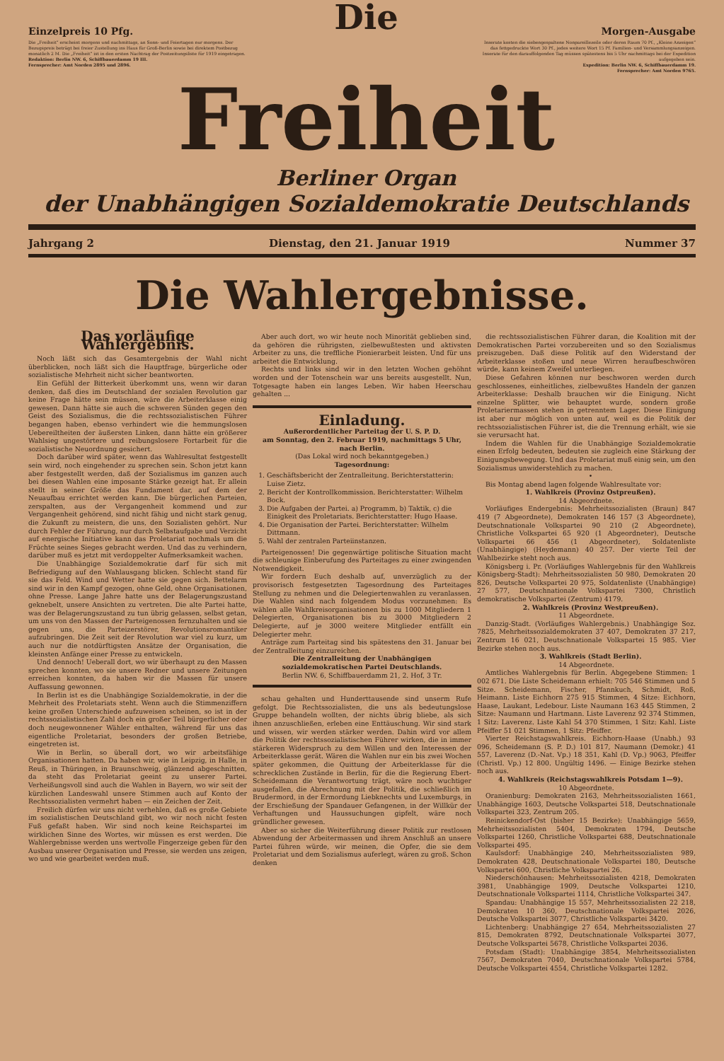Einzelpreis 10 Pfg.
Die „Freiheit“ erscheint morgens und nachmittags, an Sonn- und Feiertagen nur morgens. Der Bezugspreis beträgt bei freier Zustellung ins Haus für Groß-Berlin sowie bei direktem Postbezug monatlich 2 M. Die „Freiheit“ ist in den ersten Nachtrag der Postzeitungsliste für 1919 eingetragen.
Redaktion: Berlin NW. 6, Schiffbauerdamm 19 III.
Fernsprecher: Amt Norden 2895 und 2896.
Die
Morgen-Ausgabe
Inserate kosten die siebengespaltene Nonpareillezeile oder deren Raum 70 Pf., „Kleine Anzeigen“ das fettgedruckte Wort 30 Pf., jedes weitere Wort 15 Pf. Familien- und Versammlungsanzeigen. Inserate für den darauffolgenden Tag müssen spätestens bis 5 Uhr nachmittags bei der Expedition aufgegeben sein.
Expedition: Berlin NW. 6, Schiffbauerdamm 19.
Fernsprecher: Amt Norden 9765.
Freiheit
Berliner Organ
der Unabhängigen Sozialdemokratie Deutschlands
Jahrgang 2 Dienstag, den 21. Januar 1919 Nummer 37
Die Wahlergebnisse.
Das vorläufige Wahlergebnis.
Noch läßt sich das Gesamtergebnis der Wahl nicht überblicken, noch läßt sich die Hauptfrage, bürgerliche oder sozialistische Mehrheit nicht sicher beantworten.
Ein Gefühl der Bitterkeit überkommt uns, wenn wir daran denken, daß dies im Deutschland der sozialen Revolution gar keine Frage hätte sein müssen, wäre die Arbeiterklasse einig gewesen. Dann hätte sie auch die schweren Sünden gegen den Geist des Sozialismus, die die rechtssozialistischen Führer begangen haben, ebenso verhindert wie die hemmungslosen Uebereiltheiten der äußersten Linken, dann hätte ein größerer Wahlsieg ungestörtere und reibungslosere Fortarbeit für die sozialistische Neuordnung gesichert.
Doch darüber wird später, wenn das Wahlresultat festgestellt sein wird, noch eingehender zu sprechen sein. Schon jetzt kann aber festgestellt werden, daß der Sozialismus im ganzen auch bei diesen Wahlen eine imposante Stärke gezeigt hat. Er allein stellt in seiner Größe das Fundament dar, auf dem der Neuaufbau errichtet werden kann. Die bürgerlichen Parteien, zerspalten, aus der Vergangenheit kommend und zur Vergangenheit gehörend, sind nicht fähig und nicht stark genug, die Zukunft zu meistern, die uns, den Sozialisten gehört. Nur durch Fehler der Führung, nur durch Selbstaufgabe und Verzicht auf energische Initiative kann das Proletariat nochmals um die Früchte seines Sieges gebracht werden. Und das zu verhindern, darüber muß es jetzt mit verdoppelter Aufmerksamkeit wachen.
Die Unabhängige Sozialdemokratie darf für sich mit Befriedigung auf den Wahlausgang blicken. Schlecht stand für sie das Feld. Wind und Wetter hatte sie gegen sich. Bettelarm sind wir in den Kampf gezogen, ohne Geld, ohne Organisationen, ohne Presse. Lange Jahre hatte uns der Belagerungszustand geknebelt, unsere Ansichten zu vertreten. Die alte Partei hatte, was der Belagerungszustand zu tun übrig gelassen, selbst getan, um uns von den Massen der Parteigenossen fernzuhalten und sie gegen uns, die Parteizerstörer, Revolutionsromantiker aufzubringen. Die Zeit seit der Revolution war viel zu kurz, um auch nur die notdürftigsten Ansätze der Organisation, die kleinsten Anfänge einer Presse zu entwickeln.
Und dennoch! Ueberall dort, wo wir überhaupt zu den Massen sprechen konnten, wo sie unsere Redner und unsere Zeitungen erreichen konnten, da haben wir die Massen für unsere Auffassung gewonnen.
In Berlin ist es die Unabhängige Sozialdemokratie, in der die Mehrheit des Proletariats steht. Wenn auch die Stimmenziffern keine großen Unterschiede aufzuweisen scheinen, so ist in der rechtssozialistischen Zahl doch ein großer Teil bürgerlicher oder doch neugewonnener Wähler enthalten, während für uns das eigentliche Proletariat, besonders der großen Betriebe, eingetreten ist.
Wie in Berlin, so überall dort, wo wir arbeitsfähige Organisationen hatten. Da haben wir, wie in Leipzig, in Halle, in Reuß, in Thüringen, in Braunschweig, glänzend abgeschnitten, da steht das Proletariat geeint zu unserer Partei. Verheißungsvoll sind auch die Wahlen in Bayern, wo wir seit der kürzlichen Landeswahl unsere Stimmen auch auf Konto der Rechtssozialisten vermehrt haben — ein Zeichen der Zeit.
Freilich dürfen wir uns nicht verhehlen, daß es große Gebiete im sozialistischen Deutschland gibt, wo wir noch nicht festen Fuß gefaßt haben. Wir sind noch keine Reichspartei im wirklichen Sinne des Wortes, wir müssen es erst werden. Die Wahlergebnisse werden uns wertvolle Fingerzeige geben für den Ausbau unserer Organisation und Presse, sie werden uns zeigen, wo und wie gearbeitet werden muß.
Aber auch dort, wo wir heute noch Minorität geblieben sind, da gehören die rührigsten, zielbewußtesten und aktivsten Arbeiter zu uns, die treffliche Pionierarbeit leisten. Und für uns arbeitet die Entwicklung.
Rechts und links sind wir in den letzten Wochen gehöhnt worden und der Totenschein war uns bereits ausgestellt. Nun, Totgesagte haben ein langes Leben. Wir haben Heerschau gehalten ...
Einladung.
Außerordentlicher Parteitag der U. S. P. D.
am Sonntag, den 2. Februar 1919, nachmittags 5 Uhr, nach Berlin.
(Das Lokal wird noch bekanntgegeben.)
Tagesordnung:
1. Geschäftsbericht der Zentralleitung. Berichterstatterin: Luise Zietz.
2. Bericht der Kontrollkommission. Berichterstatter: Wilhelm Bock.
3. Die Aufgaben der Partei. a) Programm, b) Taktik, c) die Einigkeit des Proletariats. Berichterstatter: Hugo Haase.
4. Die Organisation der Partei. Berichterstatter: Wilhelm Dittmann.
5. Wahl der zentralen Parteiinstanzen.
Parteigenossen! Die gegenwärtige politische Situation macht die schleunige Einberufung des Parteitages zu einer zwingenden Notwendigkeit.
Wir fordern Euch deshalb auf, unverzüglich zu der provisorisch festgesetzten Tagesordnung des Parteitages Stellung zu nehmen und die Delegiertenwahlen zu veranlassen. Die Wahlen sind nach folgendem Modus vorzunehmen: Es wählen alle Wahlkreisorganisationen bis zu 1000 Mitgliedern 1 Delegierten, Organisationen bis zu 3000 Mitgliedern 2 Delegierte, auf je 3000 weitere Mitglieder entfällt ein Delegierter mehr.
Anträge zum Parteitag sind bis spätestens den 31. Januar bei der Zentralleitung einzureichen.
Die Zentralleitung der Unabhängigen sozialdemokratischen Partei Deutschlands.
Berlin NW. 6, Schiffbauerdamm 21, 2. Hof, 3 Tr.
schau gehalten und Hunderttausende sind unserm Rufe gefolgt. Die Rechtssozialisten, die uns als bedeutungslose Gruppe behandeln wollten, der nichts übrig bliebe, als sich ihnen anzuschließen, erleben eine Enttäuschung. Wir sind stark und wissen, wir werden stärker werden. Dahin wird vor allem die Politik der rechtssozialistischen Führer wirken, die in immer stärkeren Widerspruch zu dem Willen und den Interessen der Arbeiterklasse gerät. Wären die Wahlen nur ein bis zwei Wochen später gekommen, die Quittung der Arbeiterklasse für die schrecklichen Zustände in Berlin, für die die Regierung Ebert-Scheidemann die Verantwortung trägt, wäre noch wuchtiger ausgefallen, die Abrechnung mit der Politik, die schließlich im Brudermord, in der Ermordung Liebknechts und Luxemburgs, in der Erschießung der Spandauer Gefangenen, in der Willkür der Verhaftungen und Haussuchungen gipfelt, wäre noch gründlicher gewesen.
Aber so sicher die Weiterführung dieser Politik zur restlosen Abwendung der Arbeitermassen und ihrem Anschluß an unsere Partei führen würde, wir meinen, die Opfer, die sie dem Proletariat und dem Sozialismus auferlegt, wären zu groß. Schon denken
die rechtssozialistischen Führer daran, die Koalition mit der Demokratischen Partei vorzubereiten und so den Sozialismus preiszugeben. Daß diese Politik auf den Widerstand der Arbeiterklasse stoßen und neue Wirren heraufbeschwören würde, kann keinem Zweifel unterliegen.
Diese Gefahren können nur beschworen werden durch geschlossenes, einheitliches, zielbewußtes Handeln der ganzen Arbeiterklasse: Deshalb brauchen wir die Einigung. Nicht einzelne Splitter, wie behauptet wurde, sondern große Proletariermassen stehen in getrenntem Lager. Diese Einigung ist aber nur möglich von unten auf, weil es die Politik der rechtssozialistischen Führer ist, die die Trennung erhält, wie sie sie verursacht hat.
Indem die Wahlen für die Unabhängige Sozialdemokratie einen Erfolg bedeuten, bedeuten sie zugleich eine Stärkung der Einigungsbewegung. Und das Proletariat muß einig sein, um den Sozialismus unwiderstehlich zu machen.
•
Bis Montag abend lagen folgende Wahlresultate vor:
1. Wahlkreis (Provinz Ostpreußen).
14 Abgeordnete.
Vorläufiges Endergebnis: Mehrheitssozialisten (Braun) 847 419 (7 Abgeordnete), Demokraten 146 157 (3 Abgeordnete), Deutschnationale Volkspartei 90 210 (2 Abgeordnete), Christliche Volkspartei 65 920 (1 Abgeordneter), Deutsche Volkspartei 66 456 (1 Abgeordneter), Soldatenliste (Unabhängige) (Heydemann) 40 257. Der vierte Teil der Wahlbezirke steht noch aus.
Königsberg i. Pr. (Vorläufiges Wahlergebnis für den Wahlkreis Königsberg-Stadt): Mehrheitssozialisten 50 980, Demokraten 20 826, Deutsche Volkspartei 20 975, Soldatenliste (Unabhängige) 27 577, Deutschnationale Volkspartei 7300, Christlich demokratische Volkspartei (Zentrum) 4179.
2. Wahlkreis (Provinz Westpreußen).
11 Abgeordnete.
Danzig-Stadt. (Vorläufiges Wahlergebnis.) Unabhängige Soz. 7825, Mehrheitssozialdemokraten 37 407, Demokraten 37 217, Zentrum 16 021, Deutschnationale Volkspartei 15 985. Vier Bezirke stehen noch aus.
3. Wahlkreis (Stadt Berlin).
14 Abgeordnete.
Amtliches Wahlergebnis für Berlin. Abgegebene Stimmen: 1 002 671. Die Liste Scheidemann erhielt: 705 546 Stimmen und 5 Sitze. Scheidemann, Fischer, Pfannkuch, Schmidt, Roß, Heimann. Liste Eichhorn 275 915 Stimmen, 4 Sitze: Eichhorn, Haase, Laukant, Ledebour. Liste Naumann 163 445 Stimmen, 2 Sitze: Naumann und Hartmann. Liste Laverenz 92 374 Stimmen, 1 Sitz: Laverenz. Liste Kahl 54 370 Stimmen, 1 Sitz: Kahl. Liste Pfeiffer 51 021 Stimmen, 1 Sitz: Pfeiffer.
Vierter Reichstagswahlkreis. Eichhorn-Haase (Unabh.) 93 096, Scheidemann (S. P. D.) 101 817, Naumann (Demokr.) 41 557, Laverenz (D.-Nat. Vp.) 18 351, Kahl (D. Vp.) 9063, Pfeiffer (Christl. Vp.) 12 800. Ungültig 1496. — Einige Bezirke stehen noch aus.
4. Wahlkreis (Reichstagswahlkreis Potsdam 1—9).
10 Abgeordnete.
Oranienburg: Demokraten 2163, Mehrheitssozialisten 1661, Unabhängige 1603, Deutsche Volkspartei 518, Deutschnationale Volkspartei 323, Zentrum 205.
Reinickendorf-Ost (bisher 15 Bezirke): Unabhängige 5659, Mehrheitssozialisten 5404, Demokraten 1794, Deutsche Volkspartei 1260, Christliche Volkspartei 688, Deutschnationale Volkspartei 495.
Kaulsdorf: Unabhängige 240, Mehrheitssozialisten 989, Demokraten 428, Deutschnationale Volkspartei 180, Deutsche Volkspartei 600, Christliche Volkspartei 26.
Niederschönhausen: Mehrheitssozialisten 4218, Demokraten 3981, Unabhängige 1909, Deutsche Volkspartei 1210, Deutschnationale Volkspartei 1114, Christliche Volkspartei 347.
Spandau: Unabhängige 15 557, Mehrheitssozialisten 22 218, Demokraten 10 360, Deutschnationale Volkspartei 2026, Deutsche Volkspartei 3077, Christliche Volkspartei 3420.
Lichtenberg: Unabhängige 27 654, Mehrheitssozialisten 27 815, Demokraten 8792, Deutschnationale Volkspartei 3077, Deutsche Volkspartei 5678, Christliche Volkspartei 2036.
Potsdam (Stadt): Unabhängige 3854, Mehrheitssozialisten 7567, Demokraten 7040, Deutschnationale Volkspartei 5784, Deutsche Volkspartei 4554, Christliche Volkspartei 1282.